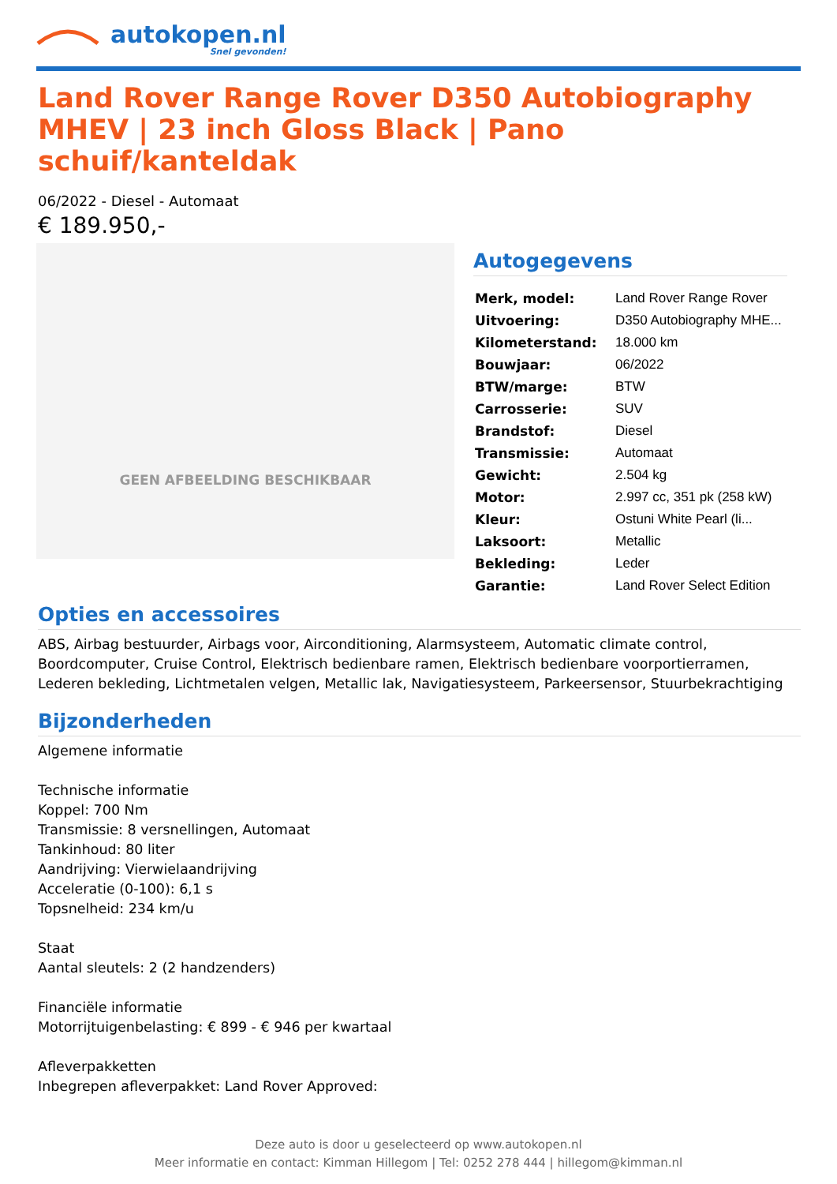autokopen.nl
Snel gevonden!
Land Rover Range Rover D350 Autobiography MHEV | 23 inch Gloss Black | Pano schuif/kanteldak
06/2022 - Diesel - Automaat
€ 189.950,-
GEEN AFBEELDING BESCHIKBAAR
Autogegevens
| Merk, model: | Land Rover Range Rover |
| Uitvoering: | D350 Autobiography MHE... |
| Kilometerstand: | 18.000 km |
| Bouwjaar: | 06/2022 |
| BTW/marge: | BTW |
| Carrosserie: | SUV |
| Brandstof: | Diesel |
| Transmissie: | Automaat |
| Gewicht: | 2.504 kg |
| Motor: | 2.997 cc, 351 pk (258 kW) |
| Kleur: | Ostuni White Pearl (li... |
| Laksoort: | Metallic |
| Bekleding: | Leder |
| Garantie: | Land Rover Select Edition |
Opties en accessoires
ABS, Airbag bestuurder, Airbags voor, Airconditioning, Alarmsysteem, Automatic climate control, Boordcomputer, Cruise Control, Elektrisch bedienbare ramen, Elektrisch bedienbare voorportierramen, Lederen bekleding, Lichtmetalen velgen, Metallic lak, Navigatiesysteem, Parkeersensor, Stuurbekrachtiging
Bijzonderheden
Algemene informatie
Technische informatie
Koppel: 700 Nm
Transmissie: 8 versnellingen, Automaat
Tankinhoud: 80 liter
Aandrijving: Vierwielaandrijving
Acceleratie (0-100): 6,1 s
Topsnelheid: 234 km/u
Staat
Aantal sleutels: 2 (2 handzenders)
Financiële informatie
Motorrijtuigenbelasting: € 899 - € 946 per kwartaal
Afleverpakketten
Inbegrepen afleverpakket: Land Rover Approved:
Deze auto is door u geselecteerd op www.autokopen.nl
Meer informatie en contact: Kimman Hillegom | Tel: 0252 278 444 | hillegom@kimman.nl